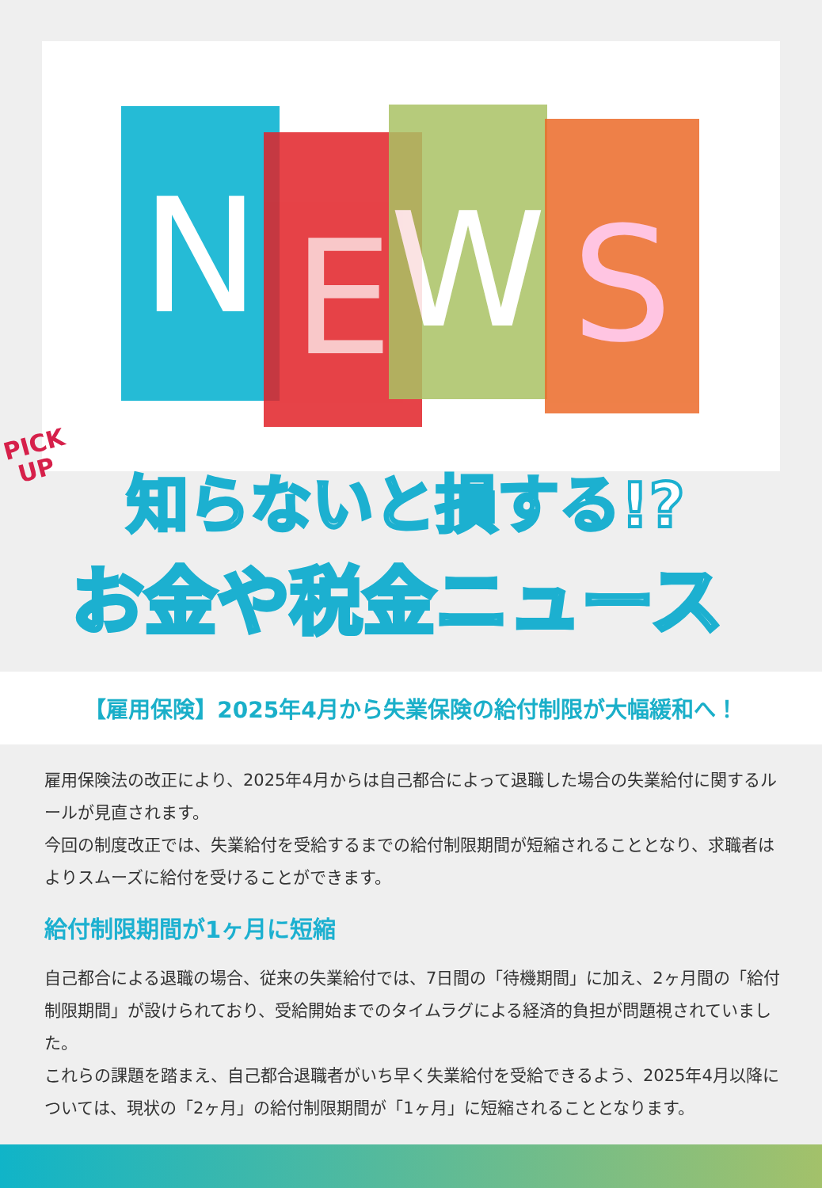N E W S
PICK
UP
知らないと損する!?
お金や税金ニュース
【雇用保険】2025年4月から失業保険の給付制限が大幅緩和へ！
雇用保険法の改正により、2025年4月からは自己都合によって退職した場合の失業給付に関するルールが見直されます。
今回の制度改正では、失業給付を受給するまでの給付制限期間が短縮されることとなり、求職者はよりスムーズに給付を受けることができます。
給付制限期間が1ヶ月に短縮
自己都合による退職の場合、従来の失業給付では、7日間の「待機期間」に加え、2ヶ月間の「給付制限期間」が設けられており、受給開始までのタイムラグによる経済的負担が問題視されていました。
これらの課題を踏まえ、自己都合退職者がいち早く失業給付を受給できるよう、2025年4月以降については、現状の「2ヶ月」の給付制限期間が「1ヶ月」に短縮されることとなります。